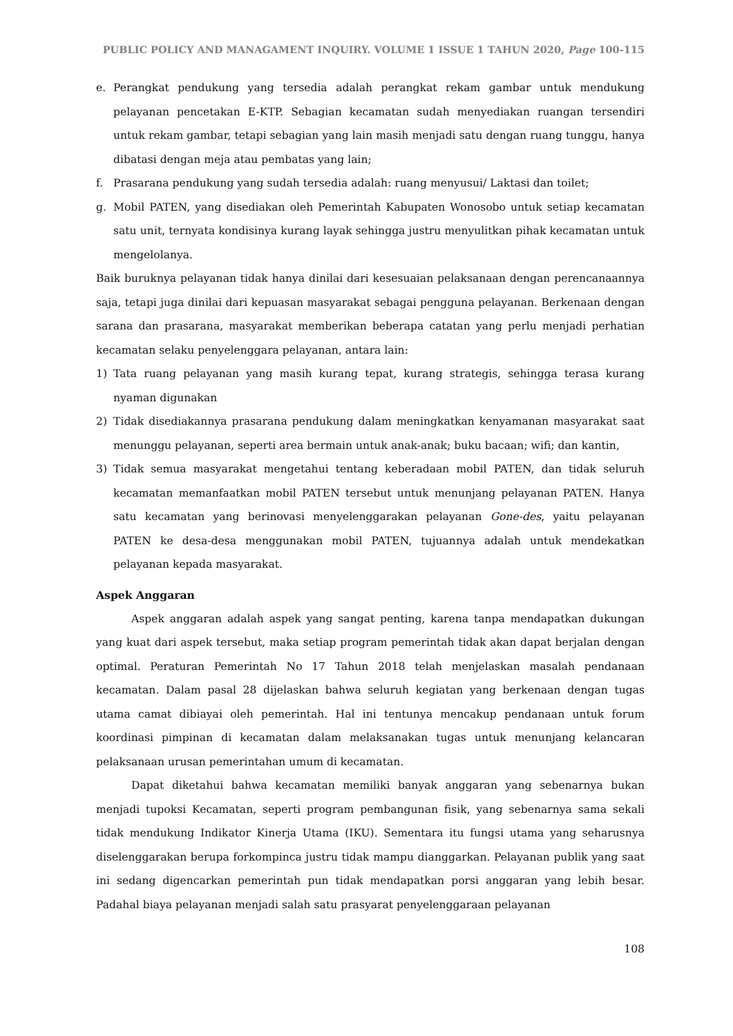PUBLIC POLICY AND MANAGAMENT INQUIRY. VOLUME 1 ISSUE 1 TAHUN 2020, Page 100-115
e. Perangkat pendukung yang tersedia adalah perangkat rekam gambar untuk mendukung pelayanan pencetakan E-KTP. Sebagian kecamatan sudah menyediakan ruangan tersendiri untuk rekam gambar, tetapi sebagian yang lain masih menjadi satu dengan ruang tunggu, hanya dibatasi dengan meja atau pembatas yang lain;
f. Prasarana pendukung yang sudah tersedia adalah: ruang menyusui/ Laktasi dan toilet;
g. Mobil PATEN, yang disediakan oleh Pemerintah Kabupaten Wonosobo untuk setiap kecamatan satu unit, ternyata kondisinya kurang layak sehingga justru menyulitkan pihak kecamatan untuk mengelolanya.
Baik buruknya pelayanan tidak hanya dinilai dari kesesuaian pelaksanaan dengan perencanaannya saja, tetapi juga dinilai dari kepuasan masyarakat sebagai pengguna pelayanan. Berkenaan dengan sarana dan prasarana, masyarakat memberikan beberapa catatan yang perlu menjadi perhatian kecamatan selaku penyelenggara pelayanan, antara lain:
1) Tata ruang pelayanan yang masih kurang tepat, kurang strategis, sehingga terasa kurang nyaman digunakan
2) Tidak disediakannya prasarana pendukung dalam meningkatkan kenyamanan masyarakat saat menunggu pelayanan, seperti area bermain untuk anak-anak; buku bacaan; wifi; dan kantin,
3) Tidak semua masyarakat mengetahui tentang keberadaan mobil PATEN, dan tidak seluruh kecamatan memanfaatkan mobil PATEN tersebut untuk menunjang pelayanan PATEN. Hanya satu kecamatan yang berinovasi menyelenggarakan pelayanan Gone-des, yaitu pelayanan PATEN ke desa-desa menggunakan mobil PATEN, tujuannya adalah untuk mendekatkan pelayanan kepada masyarakat.
Aspek Anggaran
Aspek anggaran adalah aspek yang sangat penting, karena tanpa mendapatkan dukungan yang kuat dari aspek tersebut, maka setiap program pemerintah tidak akan dapat berjalan dengan optimal. Peraturan Pemerintah No 17 Tahun 2018 telah menjelaskan masalah pendanaan kecamatan. Dalam pasal 28 dijelaskan bahwa seluruh kegiatan yang berkenaan dengan tugas utama camat dibiayai oleh pemerintah. Hal ini tentunya mencakup pendanaan untuk forum koordinasi pimpinan di kecamatan dalam melaksanakan tugas untuk menunjang kelancaran pelaksanaan urusan pemerintahan umum di kecamatan.
Dapat diketahui bahwa kecamatan memiliki banyak anggaran yang sebenarnya bukan menjadi tupoksi Kecamatan, seperti program pembangunan fisik, yang sebenarnya sama sekali tidak mendukung Indikator Kinerja Utama (IKU). Sementara itu fungsi utama yang seharusnya diselenggarakan berupa forkompinca justru tidak mampu dianggarkan. Pelayanan publik yang saat ini sedang digencarkan pemerintah pun tidak mendapatkan porsi anggaran yang lebih besar. Padahal biaya pelayanan menjadi salah satu prasyarat penyelenggaraan pelayanan
108